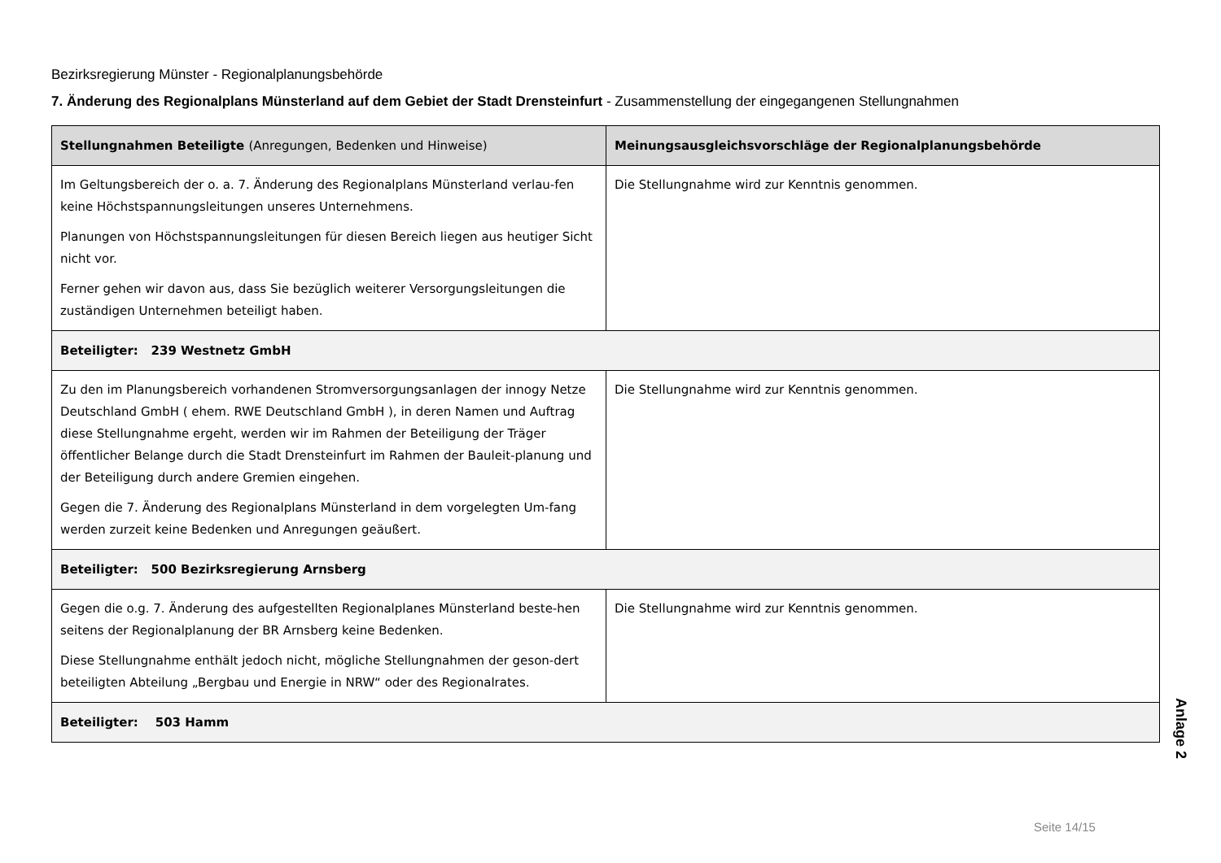Bezirksregierung Münster - Regionalplanungsbehörde
7. Änderung des Regionalplans Münsterland auf dem Gebiet der Stadt Drensteinfurt - Zusammenstellung der eingegangenen Stellungnahmen
| Stellungnahmen Beteiligte (Anregungen, Bedenken und Hinweise) | Meinungsausgleichsvorschläge der Regionalplanungsbehörde |
| --- | --- |
| Im Geltungsbereich der o. a. 7. Änderung des Regionalplans Münsterland verlau-fen keine Höchstspannungsleitungen unseres Unternehmens. Planungen von Höchstspannungsleitungen für diesen Bereich liegen aus heutiger Sicht nicht vor. Ferner gehen wir davon aus, dass Sie bezüglich weiterer Versorgungsleitungen die zuständigen Unternehmen beteiligt haben. | Die Stellungnahme wird zur Kenntnis genommen. |
| Beteiligter: 239 Westnetz GmbH | |
| Zu den im Planungsbereich vorhandenen Stromversorgungsanlagen der innogy Netze Deutschland GmbH ( ehem. RWE Deutschland GmbH ), in deren Namen und Auftrag diese Stellungnahme ergeht, werden wir im Rahmen der Beteiligung der Träger öffentlicher Belange durch die Stadt Drensteinfurt im Rahmen der Bauleit-planung und der Beteiligung durch andere Gremien eingehen. Gegen die 7. Änderung des Regionalplans Münsterland in dem vorgelegten Um-fang werden zurzeit keine Bedenken und Anregungen geäußert. | Die Stellungnahme wird zur Kenntnis genommen. |
| Beteiligter: 500 Bezirksregierung Arnsberg | |
| Gegen die o.g. 7. Änderung des aufgestellten Regionalplanes Münsterland beste-hen seitens der Regionalplanung der BR Arnsberg keine Bedenken. Diese Stellungnahme enthält jedoch nicht, mögliche Stellungnahmen der geson-dert beteiligten Abteilung „Bergbau und Energie in NRW“ oder des Regionalrates. | Die Stellungnahme wird zur Kenntnis genommen. |
| Beteiligter: 503 Hamm | |
Anlage 2
Seite 14/15